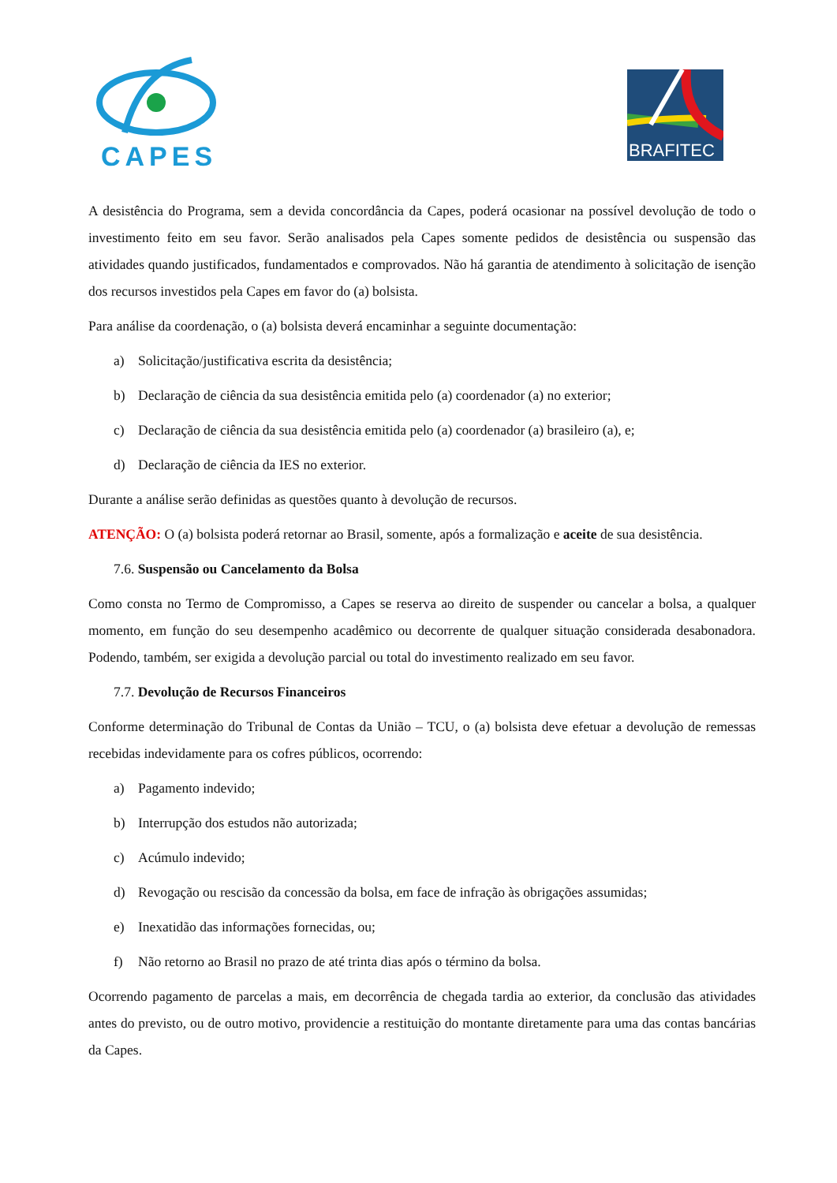CAPES
BRAFITEC
A desistência do Programa, sem a devida concordância da Capes, poderá ocasionar na possível devolução de todo o investimento feito em seu favor. Serão analisados pela Capes somente pedidos de desistência ou suspensão das atividades quando justificados, fundamentados e comprovados. Não há garantia de atendimento à solicitação de isenção dos recursos investidos pela Capes em favor do (a) bolsista.
Para análise da coordenação, o (a) bolsista deverá encaminhar a seguinte documentação:
a) Solicitação/justificativa escrita da desistência;
b) Declaração de ciência da sua desistência emitida pelo (a) coordenador (a) no exterior;
c) Declaração de ciência da sua desistência emitida pelo (a) coordenador (a) brasileiro (a), e;
d) Declaração de ciência da IES no exterior.
Durante a análise serão definidas as questões quanto à devolução de recursos.
ATENÇÃO: O (a) bolsista poderá retornar ao Brasil, somente, após a formalização e aceite de sua desistência.
7.6. Suspensão ou Cancelamento da Bolsa
Como consta no Termo de Compromisso, a Capes se reserva ao direito de suspender ou cancelar a bolsa, a qualquer momento, em função do seu desempenho acadêmico ou decorrente de qualquer situação considerada desabonadora. Podendo, também, ser exigida a devolução parcial ou total do investimento realizado em seu favor.
7.7. Devolução de Recursos Financeiros
Conforme determinação do Tribunal de Contas da União – TCU, o (a) bolsista deve efetuar a devolução de remessas recebidas indevidamente para os cofres públicos, ocorrendo:
a) Pagamento indevido;
b) Interrupção dos estudos não autorizada;
c) Acúmulo indevido;
d) Revogação ou rescisão da concessão da bolsa, em face de infração às obrigações assumidas;
e) Inexatidão das informações fornecidas, ou;
f) Não retorno ao Brasil no prazo de até trinta dias após o término da bolsa.
Ocorrendo pagamento de parcelas a mais, em decorrência de chegada tardia ao exterior, da conclusão das atividades antes do previsto, ou de outro motivo, providencie a restituição do montante diretamente para uma das contas bancárias da Capes.